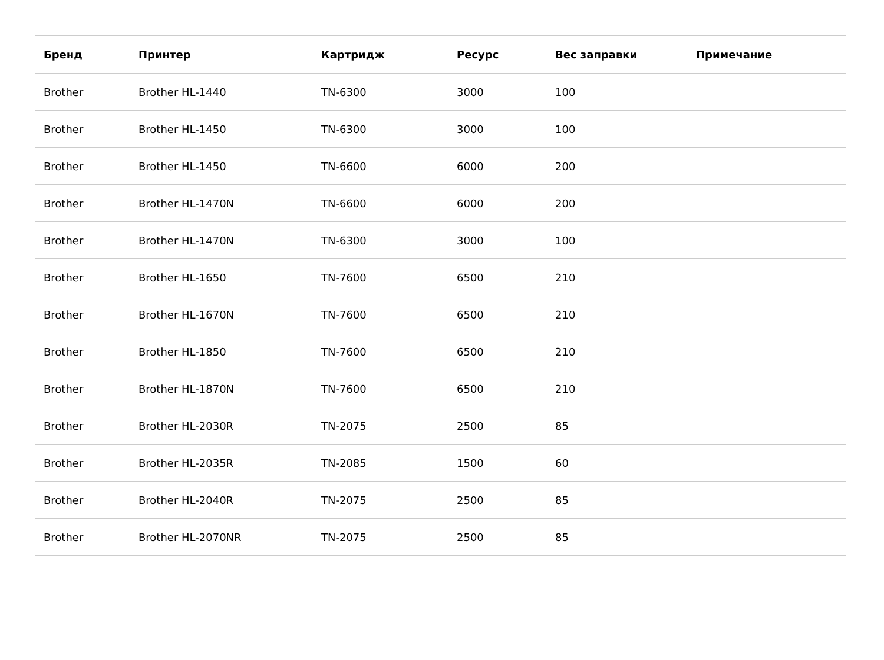| Бренд | Принтер | Картридж | Ресурс | Вес заправки | Примечание |
| --- | --- | --- | --- | --- | --- |
| Brother | Brother HL-1440 | TN-6300 | 3000 | 100 | |
| Brother | Brother HL-1450 | TN-6300 | 3000 | 100 | |
| Brother | Brother HL-1450 | TN-6600 | 6000 | 200 | |
| Brother | Brother HL-1470N | TN-6600 | 6000 | 200 | |
| Brother | Brother HL-1470N | TN-6300 | 3000 | 100 | |
| Brother | Brother HL-1650 | TN-7600 | 6500 | 210 | |
| Brother | Brother HL-1670N | TN-7600 | 6500 | 210 | |
| Brother | Brother HL-1850 | TN-7600 | 6500 | 210 | |
| Brother | Brother HL-1870N | TN-7600 | 6500 | 210 | |
| Brother | Brother HL-2030R | TN-2075 | 2500 | 85 | |
| Brother | Brother HL-2035R | TN-2085 | 1500 | 60 | |
| Brother | Brother HL-2040R | TN-2075 | 2500 | 85 | |
| Brother | Brother HL-2070NR | TN-2075 | 2500 | 85 | |